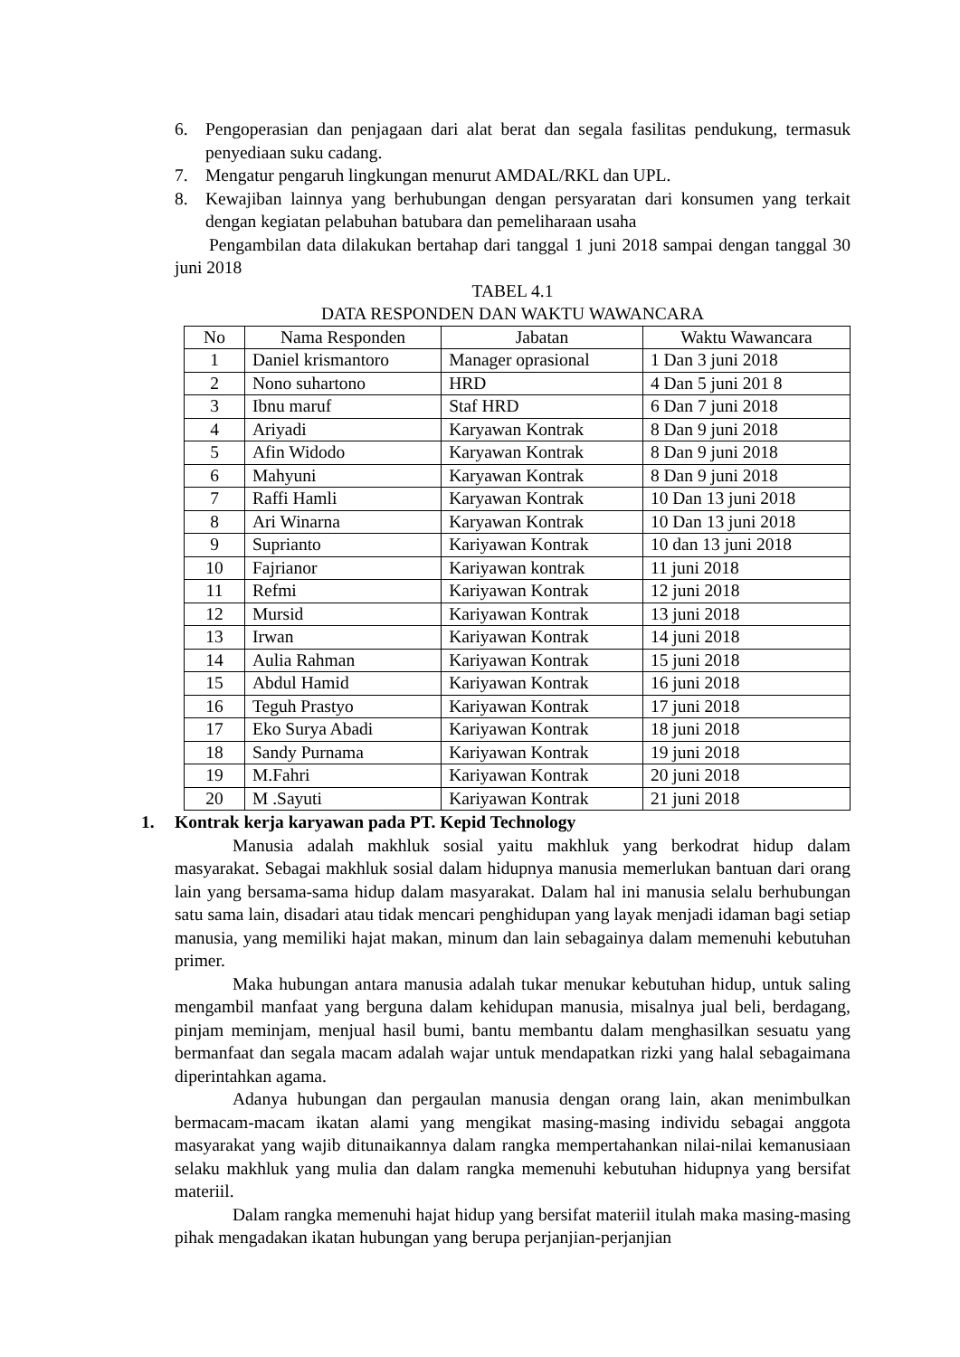6. Pengoperasian dan penjagaan dari alat berat dan segala fasilitas pendukung, termasuk penyediaan suku cadang.
7. Mengatur pengaruh lingkungan menurut AMDAL/RKL dan UPL.
8. Kewajiban lainnya yang berhubungan dengan persyaratan dari konsumen yang terkait dengan kegiatan pelabuhan batubara dan pemeliharaan usaha
Pengambilan data dilakukan bertahap dari tanggal 1 juni 2018 sampai dengan tanggal 30 juni 2018
TABEL 4.1
DATA RESPONDEN DAN WAKTU WAWANCARA
| No | Nama Responden | Jabatan | Waktu Wawancara |
| --- | --- | --- | --- |
| 1 | Daniel krismantoro | Manager oprasional | 1 Dan 3 juni 2018 |
| 2 | Nono suhartono | HRD | 4 Dan 5 juni 201 8 |
| 3 | Ibnu maruf | Staf HRD | 6 Dan 7 juni 2018 |
| 4 | Ariyadi | Karyawan Kontrak | 8 Dan 9 juni 2018 |
| 5 | Afin Widodo | Karyawan Kontrak | 8 Dan 9 juni 2018 |
| 6 | Mahyuni | Karyawan Kontrak | 8 Dan 9 juni 2018 |
| 7 | Raffi Hamli | Karyawan Kontrak | 10 Dan 13 juni 2018 |
| 8 | Ari Winarna | Karyawan Kontrak | 10 Dan 13 juni 2018 |
| 9 | Suprianto | Kariyawan Kontrak | 10 dan 13 juni 2018 |
| 10 | Fajrianor | Kariyawan kontrak | 11 juni 2018 |
| 11 | Refmi | Kariyawan Kontrak | 12 juni 2018 |
| 12 | Mursid | Kariyawan Kontrak | 13 juni 2018 |
| 13 | Irwan | Kariyawan Kontrak | 14 juni 2018 |
| 14 | Aulia Rahman | Kariyawan Kontrak | 15 juni 2018 |
| 15 | Abdul Hamid | Kariyawan Kontrak | 16 juni 2018 |
| 16 | Teguh Prastyo | Kariyawan Kontrak | 17 juni 2018 |
| 17 | Eko Surya Abadi | Kariyawan Kontrak | 18 juni 2018 |
| 18 | Sandy Purnama | Kariyawan Kontrak | 19 juni 2018 |
| 19 | M.Fahri | Kariyawan Kontrak | 20 juni 2018 |
| 20 | M .Sayuti | Kariyawan Kontrak | 21 juni 2018 |
1. Kontrak kerja karyawan pada PT. Kepid Technology
Manusia adalah makhluk sosial yaitu makhluk yang berkodrat hidup dalam masyarakat. Sebagai makhluk sosial dalam hidupnya manusia memerlukan bantuan dari orang lain yang bersama-sama hidup dalam masyarakat. Dalam hal ini manusia selalu berhubungan satu sama lain, disadari atau tidak mencari penghidupan yang layak menjadi idaman bagi setiap manusia, yang memiliki hajat makan, minum dan lain sebagainya dalam memenuhi kebutuhan primer.
Maka hubungan antara manusia adalah tukar menukar kebutuhan hidup, untuk saling mengambil manfaat yang berguna dalam kehidupan manusia, misalnya jual beli, berdagang, pinjam meminjam, menjual hasil bumi, bantu membantu dalam menghasilkan sesuatu yang bermanfaat dan segala macam adalah wajar untuk mendapatkan rizki yang halal sebagaimana diperintahkan agama.
Adanya hubungan dan pergaulan manusia dengan orang lain, akan menimbulkan bermacam-macam ikatan alami yang mengikat masing-masing individu sebagai anggota masyarakat yang wajib ditunaikannya dalam rangka mempertahankan nilai-nilai kemanusiaan selaku makhluk yang mulia dan dalam rangka memenuhi kebutuhan hidupnya yang bersifat materiil.
Dalam rangka memenuhi hajat hidup yang bersifat materiil itulah maka masing-masing pihak mengadakan ikatan hubungan yang berupa perjanjian-perjanjian